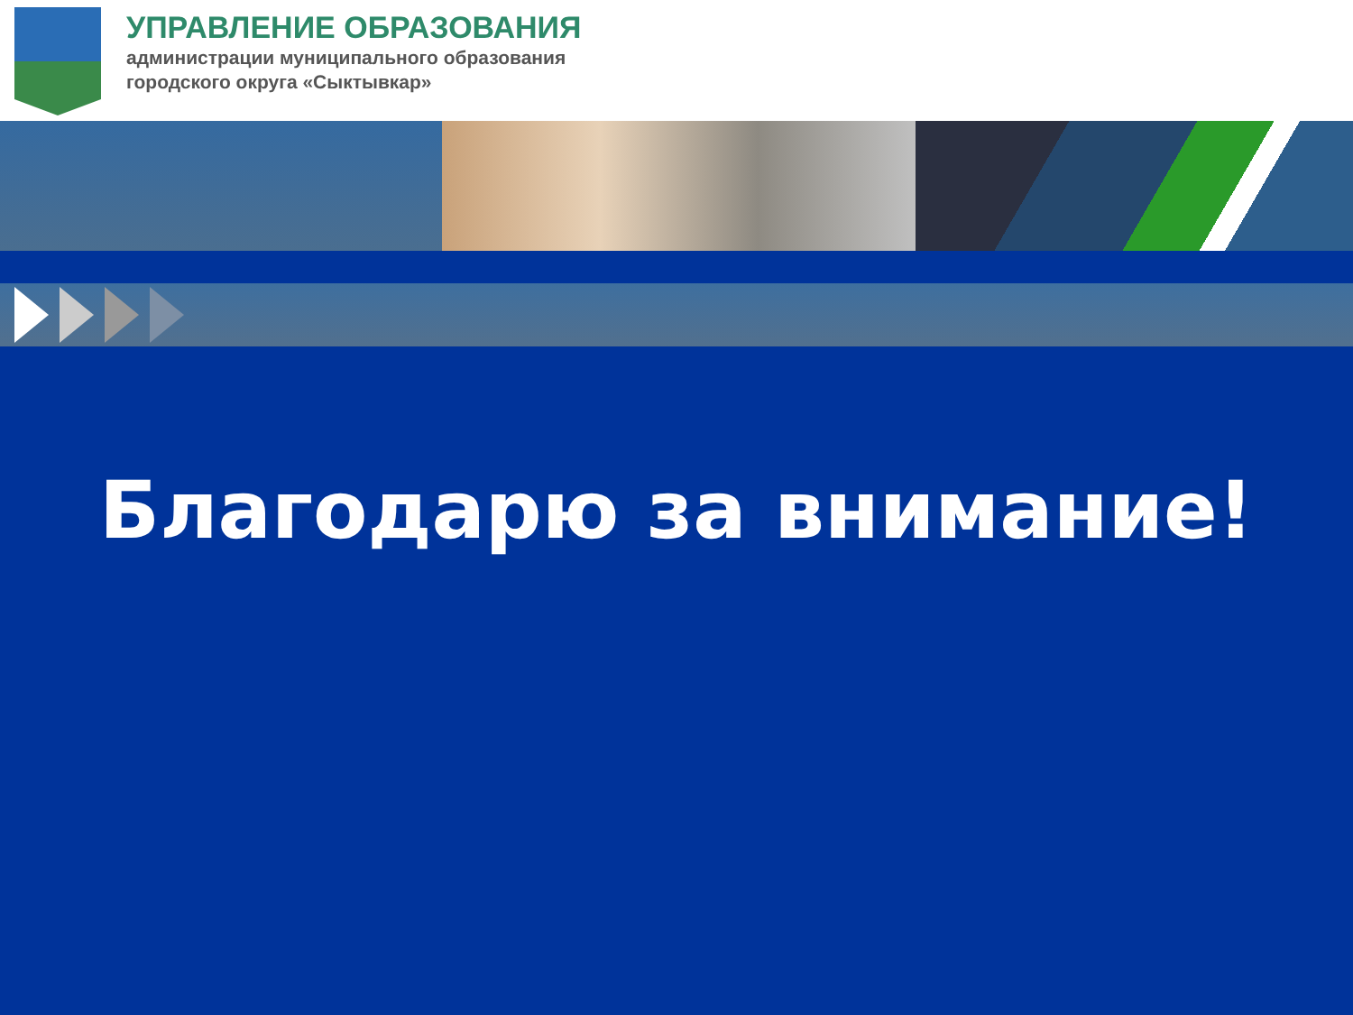УПРАВЛЕНИЕ ОБРАЗОВАНИЯ
администрации муниципального образования
городского округа «Сыктывкар»
Благодарю за внимание!